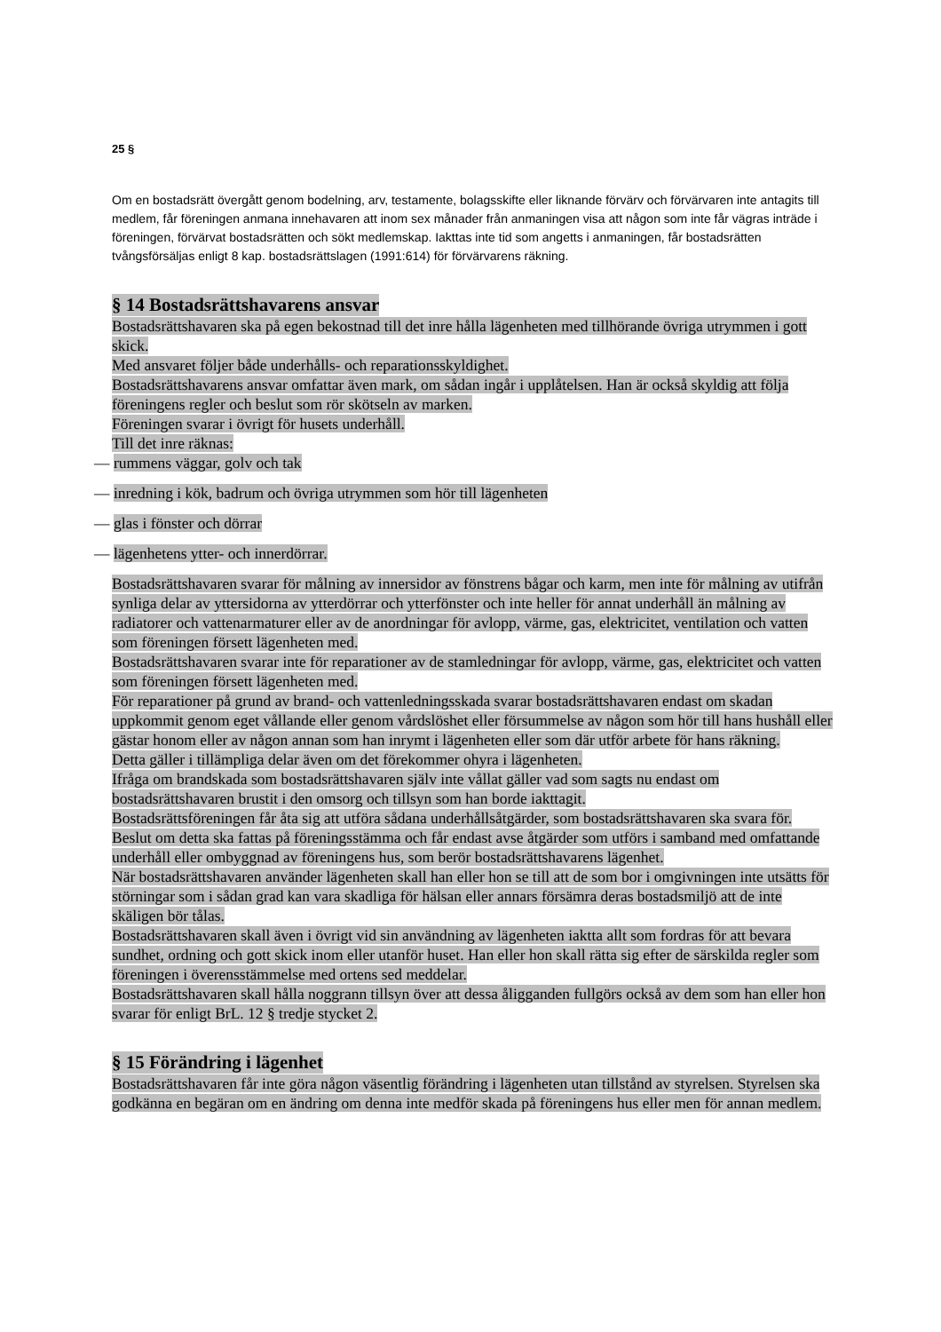25 §
Om en bostadsrätt övergått genom bodelning, arv, testamente, bolagsskifte eller liknande förvärv och förvärvaren inte antagits till medlem, får föreningen anmana innehavaren att inom sex månader från anmaningen visa att någon som inte får vägras inträde i föreningen, förvärvat bostadsrätten och sökt medlemskap. Iakttas inte tid som angetts i anmaningen, får bostadsrätten tvångsförsäljas enligt 8 kap. bostadsrättslagen (1991:614) för förvärvarens räkning.
§ 14 Bostadsrättshavarens ansvar
Bostadsrättshavaren ska på egen bekostnad till det inre hålla lägenheten med tillhörande övriga utrymmen i gott skick.
Med ansvaret följer både underhålls- och reparationsskyldighet.
Bostadsrättshavarens ansvar omfattar även mark, om sådan ingår i upplåtelsen. Han är också skyldig att följa föreningens regler och beslut som rör skötseln av marken.
Föreningen svarar i övrigt för husets underhåll.
Till det inre räknas:
— rummens väggar, golv och tak
— inredning i kök, badrum och övriga utrymmen som hör till lägenheten
— glas i fönster och dörrar
— lägenhetens ytter- och innerdörrar.
Bostadsrättshavaren svarar för målning av innersidor av fönstrens bågar och karm, men inte för målning av utifrån synliga delar av yttersidorna av ytterdörrar och ytterfönster och inte heller för annat underhåll än målning av radiatorer och vattenarmaturer eller av de anordningar för avlopp, värme, gas, elektricitet, ventilation och vatten som föreningen försett lägenheten med.
Bostadsrättshavaren svarar inte för reparationer av de stamledningar för avlopp, värme, gas, elektricitet och vatten som föreningen försett lägenheten med.
För reparationer på grund av brand- och vattenledningsskada svarar bostadsrättshavaren endast om skadan uppkommit genom eget vållande eller genom vårdslöshet eller försummelse av någon som hör till hans hushåll eller gästar honom eller av någon annan som han inrymt i lägenheten eller som där utför arbete för hans räkning.
Detta gäller i tillämpliga delar även om det förekommer ohyra i lägenheten.
Ifråga om brandskada som bostadsrättshavaren själv inte vållat gäller vad som sagts nu endast om bostadsrättshavaren brustit i den omsorg och tillsyn som han borde iakttagit.
Bostadsrättsföreningen får åta sig att utföra sådana underhållsåtgärder, som bostadsrättshavaren ska svara för. Beslut om detta ska fattas på föreningsstämma och får endast avse åtgärder som utförs i samband med omfattande underhåll eller ombyggnad av föreningens hus, som berör bostadsrättshavarens lägenhet.
När bostadsrättshavaren använder lägenheten skall han eller hon se till att de som bor i omgivningen inte utsätts för störningar som i sådan grad kan vara skadliga för hälsan eller annars försämra deras bostadsmiljö att de inte skäligen bör tålas.
Bostadsrättshavaren skall även i övrigt vid sin användning av lägenheten iaktta allt som fordras för att bevara sundhet, ordning och gott skick inom eller utanför huset. Han eller hon skall rätta sig efter de särskilda regler som föreningen i överensstämmelse med ortens sed meddelar.
Bostadsrättshavaren skall hålla noggrann tillsyn över att dessa åligganden fullgörs också av dem som han eller hon svarar för enligt BrL. 12 § tredje stycket 2.
§ 15 Förändring i lägenhet
Bostadsrättshavaren får inte göra någon väsentlig förändring i lägenheten utan tillstånd av styrelsen. Styrelsen ska godkänna en begäran om en ändring om denna inte medför skada på föreningens hus eller men för annan medlem.